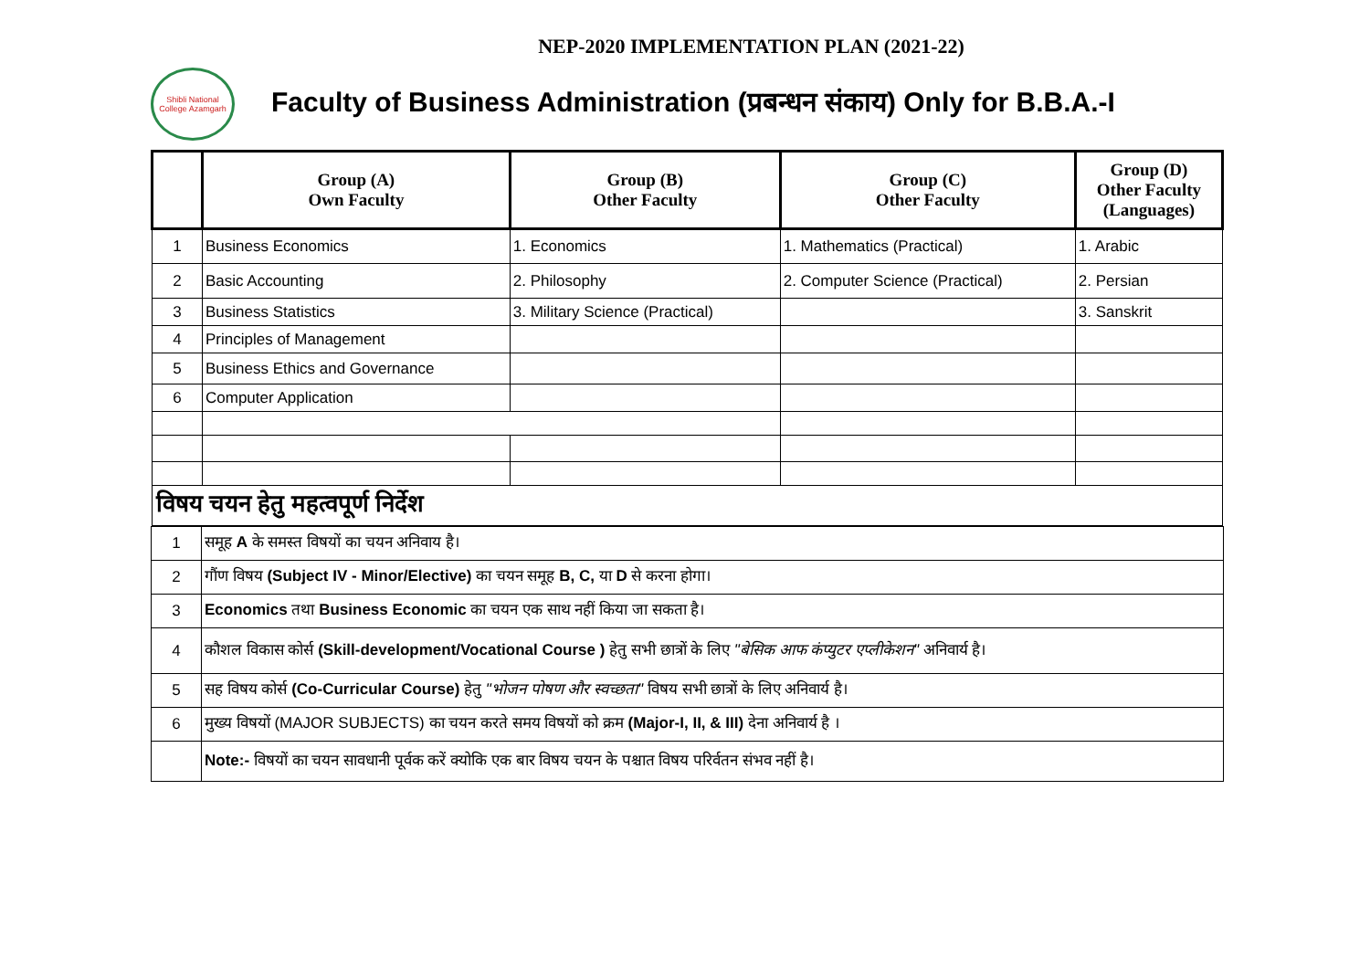NEP-2020 IMPLEMENTATION PLAN (2021-22)
Shibli National College Azamgarh
Faculty of Business Administration (प्रबन्धन संकाय) Only for B.B.A.-I
| | Group (A) Own Faculty | Group (B) Other Faculty | Group (C) Other Faculty | Group (D) Other Faculty (Languages) |
| --- | --- | --- | --- | --- |
| 1 | Business Economics | 1. Economics | 1. Mathematics (Practical) | 1. Arabic |
| 2 | Basic Accounting | 2. Philosophy | 2. Computer Science (Practical) | 2. Persian |
| 3 | Business Statistics | 3. Military Science (Practical) | | 3. Sanskrit |
| 4 | Principles of Management | | | |
| 5 | Business Ethics and Governance | | | |
| 6 | Computer Application | | | |
| विषय चयन हेतु महत्वपूर्ण निर्देश | | | | |
| 1 | समूह A के समस्त विषयों का चयन अनिवाय है। |
| 2 | गौंण विषय (Subject IV - Minor/Elective) का चयन समूह B, C, या D से करना होगा। |
| 3 | Economics तथा Business Economic का चयन एक साथ नहीं किया जा सकता है। |
| 4 | कौशल विकास कोर्स (Skill-development/Vocational Course ) हेतु सभी छात्रों के लिए "बेसिक आफ कंप्युटर एप्लीकेशन" अनिवार्य है। |
| 5 | सह विषय कोर्स (Co-Curricular Course) हेतु "भोजन पोषण और स्वच्छता" विषय सभी छात्रों के लिए अनिवार्य है। |
| 6 | मुख्य विषयों (MAJOR SUBJECTS) का चयन करते समय विषयों को क्रम (Major-I, II, & III) देना अनिवार्य है । |
| | Note:- विषयों का चयन सावधानी पूर्वक करें क्योकि एक बार विषय चयन के पश्चात विषय परिर्वतन संभव नहीं है। |